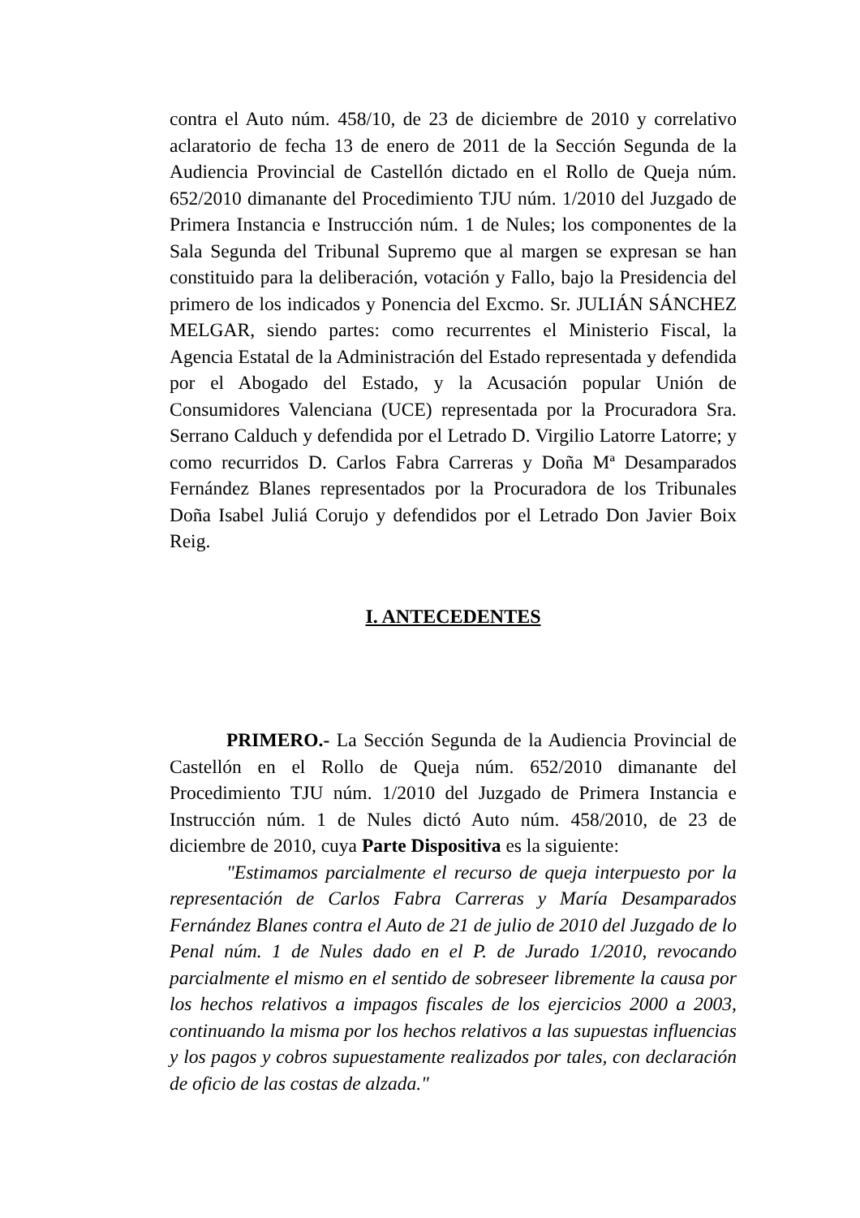contra el Auto núm. 458/10, de 23 de diciembre de 2010 y correlativo aclaratorio de fecha 13 de enero de 2011 de la Sección Segunda de la Audiencia Provincial de Castellón dictado en el Rollo de Queja núm. 652/2010 dimanante del Procedimiento TJU núm. 1/2010 del Juzgado de Primera Instancia e Instrucción núm. 1 de Nules; los componentes de la Sala Segunda del Tribunal Supremo que al margen se expresan se han constituido para la deliberación, votación y Fallo, bajo la Presidencia del primero de los indicados y Ponencia del Excmo. Sr. JULIÁN SÁNCHEZ MELGAR, siendo partes: como recurrentes el Ministerio Fiscal, la Agencia Estatal de la Administración del Estado representada y defendida por el Abogado del Estado, y la Acusación popular Unión de Consumidores Valenciana (UCE) representada por la Procuradora Sra. Serrano Calduch y defendida por el Letrado D. Virgilio Latorre Latorre; y como recurridos D. Carlos Fabra Carreras y Doña Mª Desamparados Fernández Blanes representados por la Procuradora de los Tribunales Doña Isabel Juliá Corujo y defendidos por el Letrado Don Javier Boix Reig.
I. ANTECEDENTES
PRIMERO.- La Sección Segunda de la Audiencia Provincial de Castellón en el Rollo de Queja núm. 652/2010 dimanante del Procedimiento TJU núm. 1/2010 del Juzgado de Primera Instancia e Instrucción núm. 1 de Nules dictó Auto núm. 458/2010, de 23 de diciembre de 2010, cuya Parte Dispositiva es la siguiente:
"Estimamos parcialmente el recurso de queja interpuesto por la representación de Carlos Fabra Carreras y María Desamparados Fernández Blanes contra el Auto de 21 de julio de 2010 del Juzgado de lo Penal núm. 1 de Nules dado en el P. de Jurado 1/2010, revocando parcialmente el mismo en el sentido de sobreseer libremente la causa por los hechos relativos a impagos fiscales de los ejercicios 2000 a 2003, continuando la misma por los hechos relativos a las supuestas influencias y los pagos y cobros supuestamente realizados por tales, con declaración de oficio de las costas de alzada."